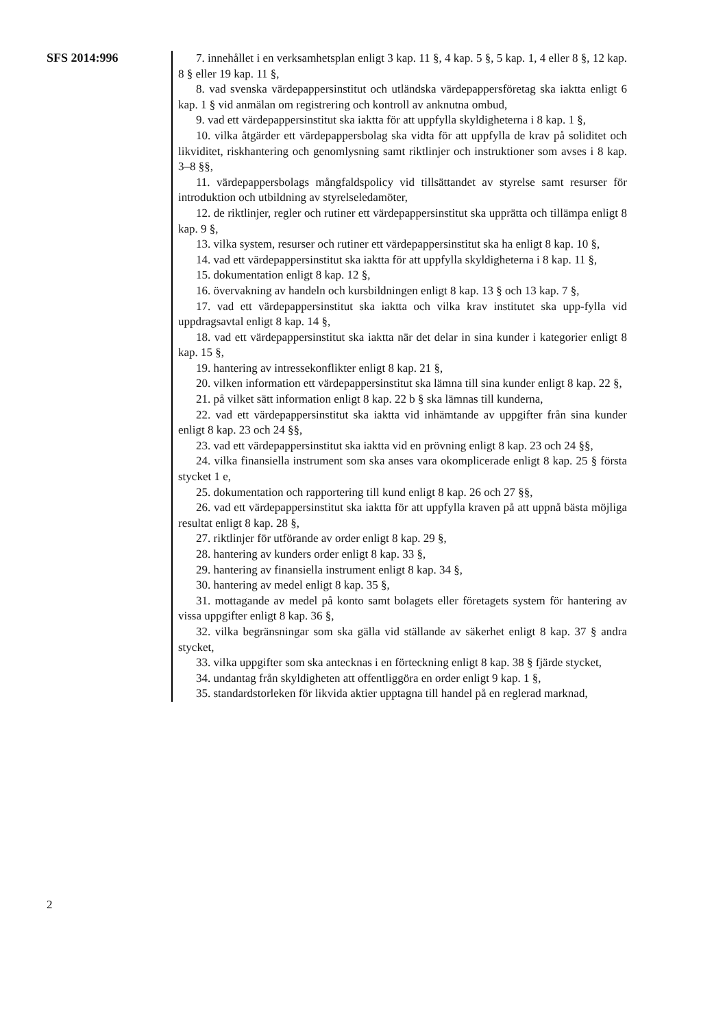SFS 2014:996
2
7. innehållet i en verksamhetsplan enligt 3 kap. 11 §, 4 kap. 5 §, 5 kap. 1, 4 eller 8 §, 12 kap. 8 § eller 19 kap. 11 §,
8. vad svenska värdepappersinstitut och utländska värdepappersföretag ska iaktta enligt 6 kap. 1 § vid anmälan om registrering och kontroll av anknutna ombud,
9. vad ett värdepappersinstitut ska iaktta för att uppfylla skyldigheterna i 8 kap. 1 §,
10. vilka åtgärder ett värdepappersbolag ska vidta för att uppfylla de krav på soliditet och likviditet, riskhantering och genomlysning samt riktlinjer och instruktioner som avses i 8 kap. 3–8 §§,
11. värdepappersbolags mångfaldspolicy vid tillsättandet av styrelse samt resurser för introduktion och utbildning av styrelseledamöter,
12. de riktlinjer, regler och rutiner ett värdepappersinstitut ska upprätta och tillämpa enligt 8 kap. 9 §,
13. vilka system, resurser och rutiner ett värdepappersinstitut ska ha enligt 8 kap. 10 §,
14. vad ett värdepappersinstitut ska iaktta för att uppfylla skyldigheterna i 8 kap. 11 §,
15. dokumentation enligt 8 kap. 12 §,
16. övervakning av handeln och kursbildningen enligt 8 kap. 13 § och 13 kap. 7 §,
17. vad ett värdepappersinstitut ska iaktta och vilka krav institutet ska upp-fylla vid uppdragsavtal enligt 8 kap. 14 §,
18. vad ett värdepappersinstitut ska iaktta när det delar in sina kunder i kategorier enligt 8 kap. 15 §,
19. hantering av intressekonflikter enligt 8 kap. 21 §,
20. vilken information ett värdepappersinstitut ska lämna till sina kunder enligt 8 kap. 22 §,
21. på vilket sätt information enligt 8 kap. 22 b § ska lämnas till kunderna,
22. vad ett värdepappersinstitut ska iaktta vid inhämtande av uppgifter från sina kunder enligt 8 kap. 23 och 24 §§,
23. vad ett värdepappersinstitut ska iaktta vid en prövning enligt 8 kap. 23 och 24 §§,
24. vilka finansiella instrument som ska anses vara okomplicerade enligt 8 kap. 25 § första stycket 1 e,
25. dokumentation och rapportering till kund enligt 8 kap. 26 och 27 §§,
26. vad ett värdepappersinstitut ska iaktta för att uppfylla kraven på att uppnå bästa möjliga resultat enligt 8 kap. 28 §,
27. riktlinjer för utförande av order enligt 8 kap. 29 §,
28. hantering av kunders order enligt 8 kap. 33 §,
29. hantering av finansiella instrument enligt 8 kap. 34 §,
30. hantering av medel enligt 8 kap. 35 §,
31. mottagande av medel på konto samt bolagets eller företagets system för hantering av vissa uppgifter enligt 8 kap. 36 §,
32. vilka begränsningar som ska gälla vid ställande av säkerhet enligt 8 kap. 37 § andra stycket,
33. vilka uppgifter som ska antecknas i en förteckning enligt 8 kap. 38 § fjärde stycket,
34. undantag från skyldigheten att offentliggöra en order enligt 9 kap. 1 §,
35. standardstorleken för likvida aktier upptagna till handel på en reglerad marknad,